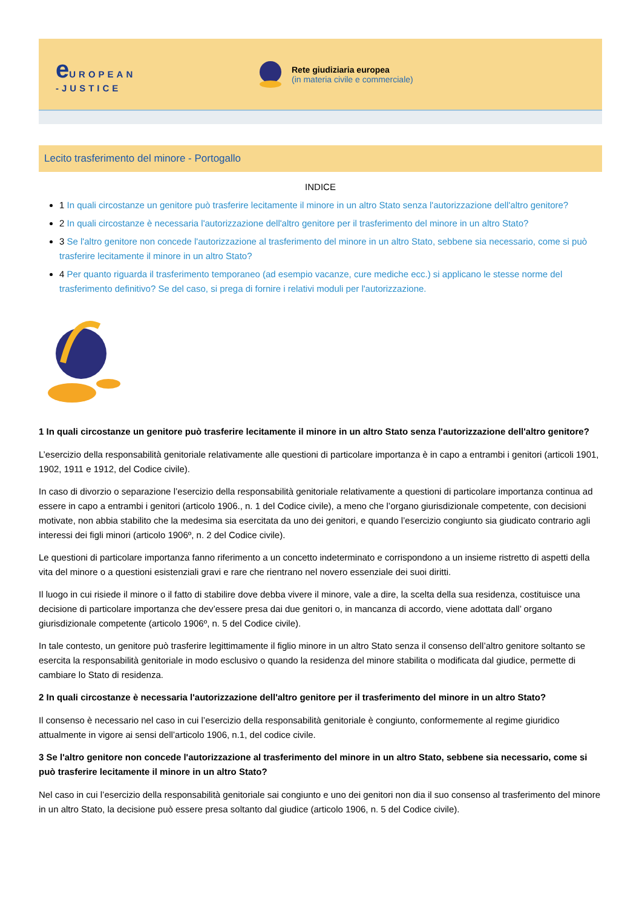e UROPEAN
-JUSTICE
Rete giudiziaria europea
(in materia civile e commerciale)
Lecito trasferimento del minore - Portogallo
INDICE
1 In quali circostanze un genitore può trasferire lecitamente il minore in un altro Stato senza l'autorizzazione dell'altro genitore?
2 In quali circostanze è necessaria l'autorizzazione dell'altro genitore per il trasferimento del minore in un altro Stato?
3 Se l'altro genitore non concede l'autorizzazione al trasferimento del minore in un altro Stato, sebbene sia necessario, come si può trasferire lecitamente il minore in un altro Stato?
4 Per quanto riguarda il trasferimento temporaneo (ad esempio vacanze, cure mediche ecc.) si applicano le stesse norme del trasferimento definitivo? Se del caso, si prega di fornire i relativi moduli per l'autorizzazione.
1 In quali circostanze un genitore può trasferire lecitamente il minore in un altro Stato senza l'autorizzazione dell'altro genitore?
L’esercizio della responsabilità genitoriale relativamente alle questioni di particolare importanza è in capo a entrambi i genitori (articoli 1901, 1902, 1911 e 1912, del Codice civile).
In caso di divorzio o separazione l’esercizio della responsabilità genitoriale relativamente a questioni di particolare importanza continua ad essere in capo a entrambi i genitori (articolo 1906., n. 1 del Codice civile), a meno che l’organo giurisdizionale competente, con decisioni motivate, non abbia stabilito che la medesima sia esercitata da uno dei genitori, e quando l’esercizio congiunto sia giudicato contrario agli interessi dei figli minori (articolo 1906º, n. 2 del Codice civile).
Le questioni di particolare importanza fanno riferimento a un concetto indeterminato e corrispondono a un insieme ristretto di aspetti della vita del minore o a questioni esistenziali gravi e rare che rientrano nel novero essenziale dei suoi diritti.
Il luogo in cui risiede il minore o il fatto di stabilire dove debba vivere il minore, vale a dire, la scelta della sua residenza, costituisce una decisione di particolare importanza che dev’essere presa dai due genitori o, in mancanza di accordo, viene adottata dall’ organo giurisdizionale competente (articolo 1906º, n. 5 del Codice civile).
In tale contesto, un genitore può trasferire legittimamente il figlio minore in un altro Stato senza il consenso dell’altro genitore soltanto se esercita la responsabilità genitoriale in modo esclusivo o quando la residenza del minore stabilita o modificata dal giudice, permette di cambiare lo Stato di residenza.
2 In quali circostanze è necessaria l'autorizzazione dell'altro genitore per il trasferimento del minore in un altro Stato?
Il consenso è necessario nel caso in cui l’esercizio della responsabilità genitoriale è congiunto, conformemente al regime giuridico attualmente in vigore ai sensi dell’articolo 1906, n.1, del codice civile.
3 Se l'altro genitore non concede l'autorizzazione al trasferimento del minore in un altro Stato, sebbene sia necessario, come si può trasferire lecitamente il minore in un altro Stato?
Nel caso in cui l’esercizio della responsabilità genitoriale sai congiunto e uno dei genitori non dia il suo consenso al trasferimento del minore in un altro Stato, la decisione può essere presa soltanto dal giudice (articolo 1906, n. 5 del Codice civile).